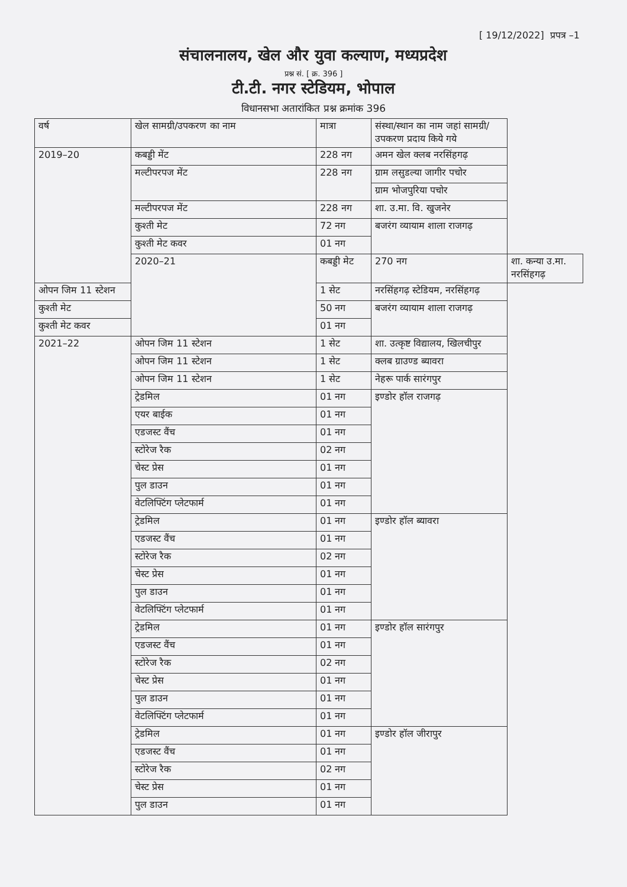[ 19/12/2022] प्रपत्र –1
संचालनालय, खेल और युवा कल्याण, मध्यप्रदेश
प्रश्न सं. [ क्र. 396 ]
टी.टी. नगर स्टेडियम, भोपाल
विधानसभा अतारांकित प्रश्न क्रमांक 396
| वर्ष | खेल सामग्री/उपकरण का नाम | मात्रा | संस्था/स्थान का नाम जहां सामग्री/उपकरण प्रदाय किये गये | |
| --- | --- | --- | --- | --- |
| 2019–20 | कबड्डी मेंट | 228 नग | अमन खेल क्लब नरसिंहगढ़ | |
| | मल्टीपरपज मेंट | 228 नग | ग्राम लसुडल्या जागीर पचोर | |
| | | | ग्राम भोजपुरिया पचोर | |
| | मल्टीपरपज मेंट | 228 नग | शा. उ.मा. वि. खुजनेर | |
| | कुश्ती मेट | 72 नग | बजरंग व्यायाम शाला राजगढ़ | |
| | कुश्ती मेट कवर | 01 नग | | |
| | 2020–21 | कबड्डी मेट | 270 नग | शा. कन्या उ.मा. नरसिंहगढ़ |
| ओपन जिम 11 स्टेशन | | 1 सेट | नरसिंहगढ़ स्टेडियम, नरसिंहगढ़ | |
| कुश्ती मेट | | 50 नग | बजरंग व्यायाम शाला राजगढ़ | |
| कुश्ती मेट कवर | | 01 नग | | |
| 2021–22 | ओपन जिम 11 स्टेशन | 1 सेट | शा. उत्कृष्ट विद्यालय, खिलचीपुर | |
| | ओपन जिम 11 स्टेशन | 1 सेट | क्लब ग्राउण्ड ब्यावरा | |
| | ओपन जिम 11 स्टेशन | 1 सेट | नेहरू पार्क सारंगपुर | |
| | ट्रेडमिल | 01 नग | इण्डोर हॉल राजगढ़ | |
| | एयर बाईक | 01 नग | | |
| | एडजस्ट वैंच | 01 नग | | |
| | स्टोरेज रैक | 02 नग | | |
| | चेस्ट प्रेस | 01 नग | | |
| | पुल डाउन | 01 नग | | |
| | वेटलिफ्टिंग प्लेटफार्म | 01 नग | | |
| | ट्रेडमिल | 01 नग | इण्डोर हॉल ब्यावरा | |
| | एडजस्ट वैंच | 01 नग | | |
| | स्टोरेज रैक | 02 नग | | |
| | चेस्ट प्रेस | 01 नग | | |
| | पुल डाउन | 01 नग | | |
| | वेटलिफ्टिंग प्लेटफार्म | 01 नग | | |
| | ट्रेडमिल | 01 नग | इण्डोर हॉल सारंगपुर | |
| | एडजस्ट वैंच | 01 नग | | |
| | स्टोरेज रैक | 02 नग | | |
| | चेस्ट प्रेस | 01 नग | | |
| | पुल डाउन | 01 नग | | |
| | वेटलिफ्टिंग प्लेटफार्म | 01 नग | | |
| | ट्रेडमिल | 01 नग | इण्डोर हॉल जीरापुर | |
| | एडजस्ट वैंच | 01 नग | | |
| | स्टोरेज रैक | 02 नग | | |
| | चेस्ट प्रेस | 01 नग | | |
| | पुल डाउन | 01 नग | | |